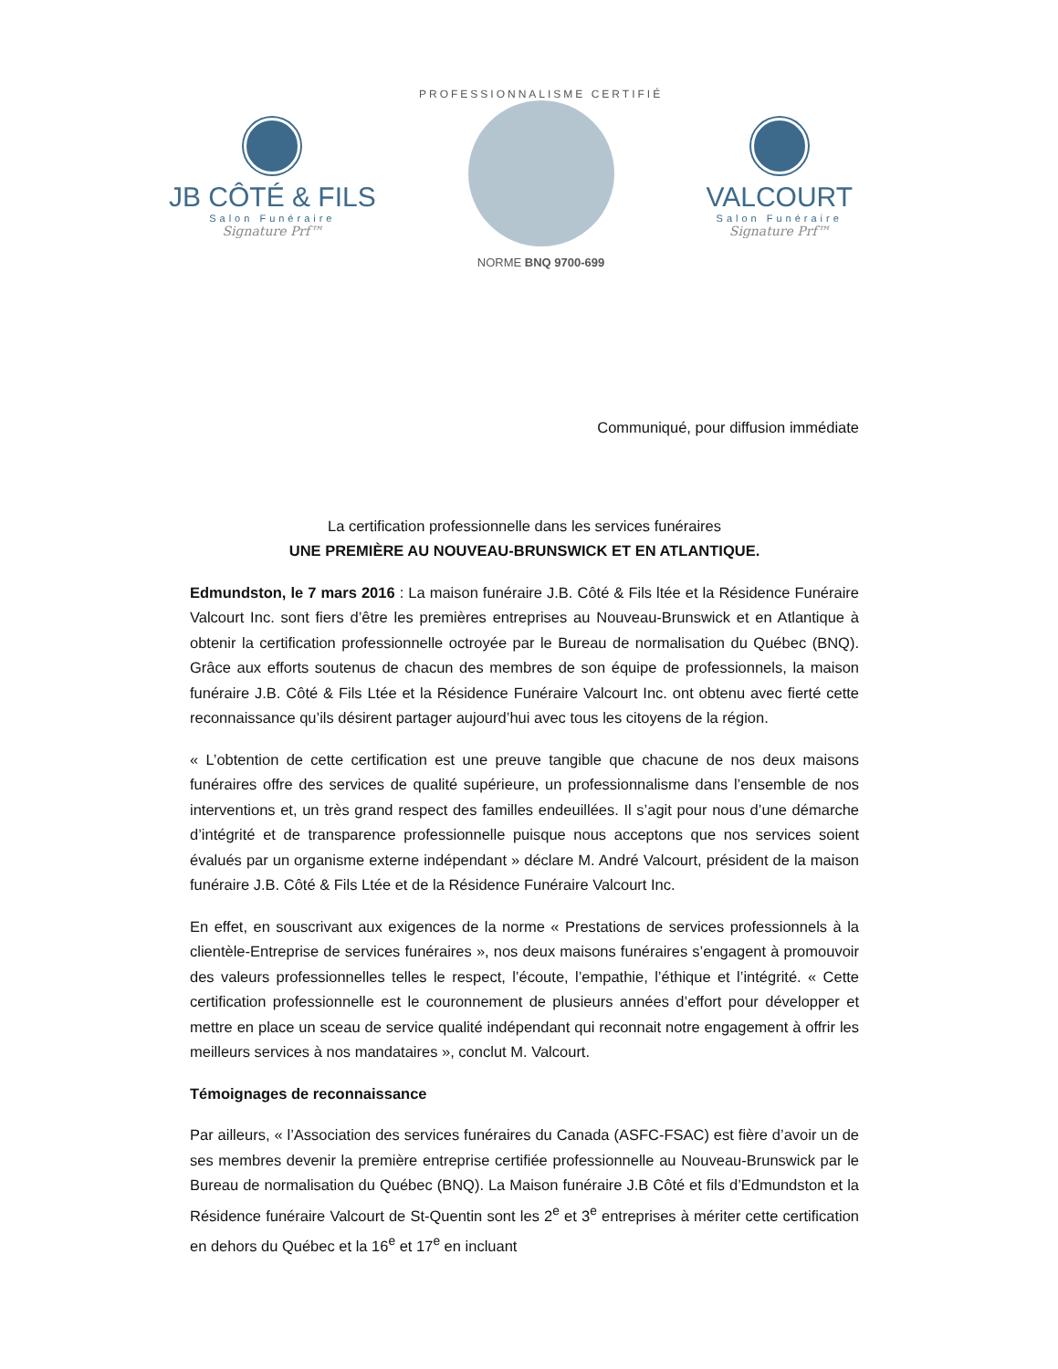JB CÔTÉ & FILS
Salon Funéraire
Signature Prf™
PROFESSIONNALISME CERTIFIÉ
NORME BNQ 9700-699
VALCOURT
Salon Funéraire
Signature Prf™
Communiqué, pour diffusion immédiate
La certification professionnelle dans les services funéraires
UNE PREMIÈRE AU NOUVEAU-BRUNSWICK ET EN ATLANTIQUE.
Edmundston, le 7 mars 2016 : La maison funéraire J.B. Côté & Fils ltée et la Résidence Funéraire Valcourt Inc. sont fiers d’être les premières entreprises au Nouveau-Brunswick et en Atlantique à obtenir la certification professionnelle octroyée par le Bureau de normalisation du Québec (BNQ). Grâce aux efforts soutenus de chacun des membres de son équipe de professionnels, la maison funéraire J.B. Côté & Fils Ltée et la Résidence Funéraire Valcourt Inc. ont obtenu avec fierté cette reconnaissance qu’ils désirent partager aujourd’hui avec tous les citoyens de la région.
« L’obtention de cette certification est une preuve tangible que chacune de nos deux maisons funéraires offre des services de qualité supérieure, un professionnalisme dans l’ensemble de nos interventions et, un très grand respect des familles endeuillées. Il s’agit pour nous d’une démarche d’intégrité et de transparence professionnelle puisque nous acceptons que nos services soient évalués par un organisme externe indépendant » déclare M. André Valcourt, président de la maison funéraire J.B. Côté & Fils Ltée et de la Résidence Funéraire Valcourt Inc.
En effet, en souscrivant aux exigences de la norme « Prestations de services professionnels à la clientèle-Entreprise de services funéraires », nos deux maisons funéraires s’engagent à promouvoir des valeurs professionnelles telles le respect, l’écoute, l’empathie, l’éthique et l’intégrité. « Cette certification professionnelle est le couronnement de plusieurs années d’effort pour développer et mettre en place un sceau de service qualité indépendant qui reconnait notre engagement à offrir les meilleurs services à nos mandataires », conclut M. Valcourt.
Témoignages de reconnaissance
Par ailleurs, « l’Association des services funéraires du Canada (ASFC-FSAC) est fière d’avoir un de ses membres devenir la première entreprise certifiée professionnelle au Nouveau-Brunswick par le Bureau de normalisation du Québec (BNQ). La Maison funéraire J.B Côté et fils d’Edmundston et la Résidence funéraire Valcourt de St-Quentin sont les 2<sup>e</sup> et 3<sup>e</sup> entreprises à mériter cette certification en dehors du Québec et la 16<sup>e</sup> et 17<sup>e</sup> en incluant